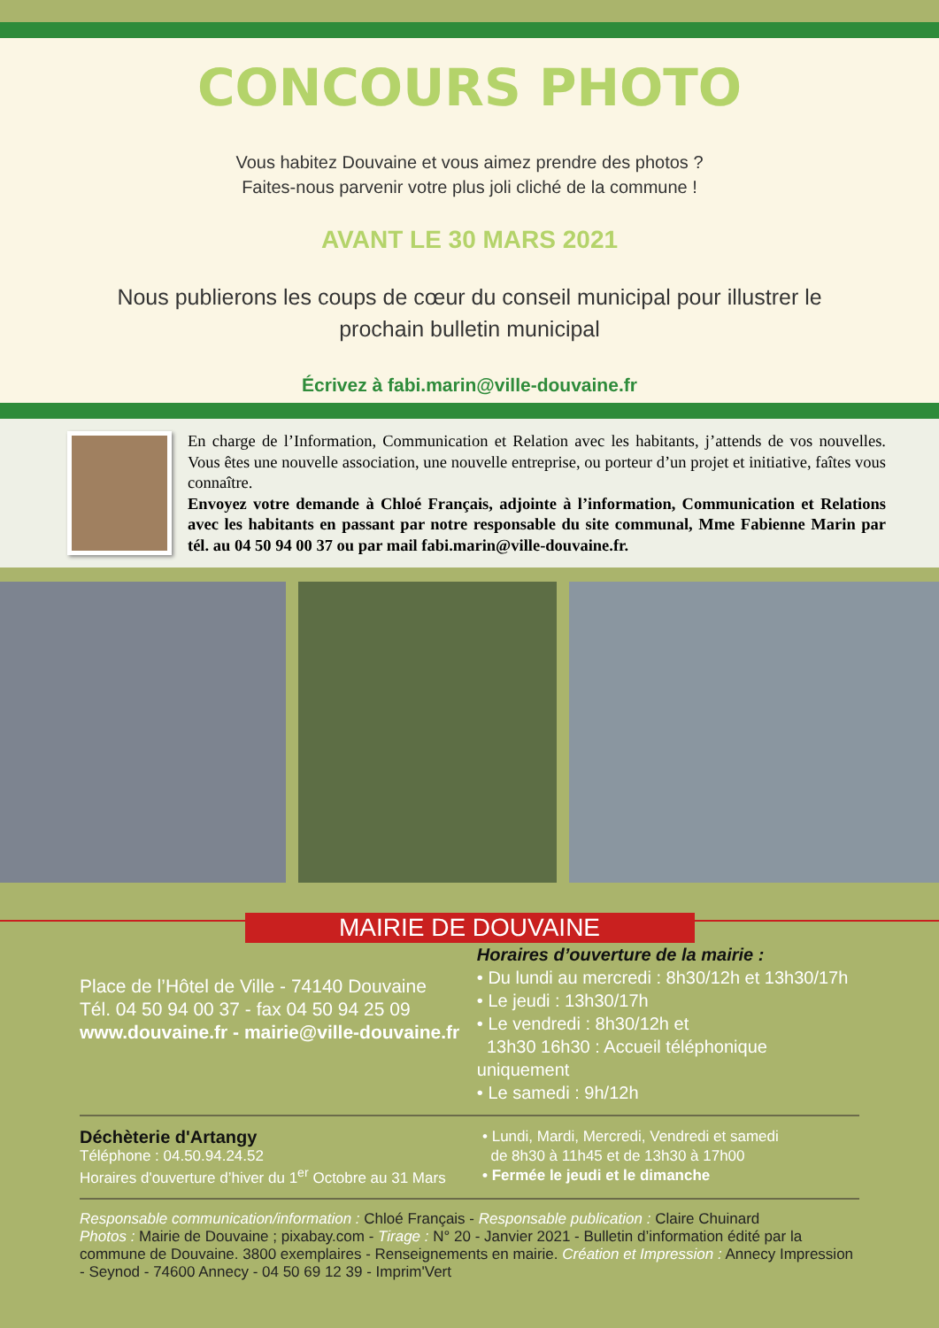CONCOURS PHOTO
Vous habitez Douvaine et vous aimez prendre des photos ?
Faites-nous parvenir votre plus joli cliché de la commune !
AVANT LE 30 MARS 2021
Nous publierons les coups de cœur du conseil municipal pour illustrer le
prochain bulletin municipal
Écrivez à fabi.marin@ville-douvaine.fr
En charge de l’Information, Communication et Relation avec les habitants, j’attends de vos nouvelles. Vous êtes une nouvelle association, une nouvelle entreprise, ou porteur d’un projet et initiative, faîtes vous connaître.
Envoyez votre demande à Chloé Français, adjointe à l’information, Communication et Relations avec les habitants en passant par notre responsable du site communal, Mme Fabienne Marin par tél. au 04 50 94 00 37 ou par mail fabi.marin@ville-douvaine.fr.
MAIRIE DE DOUVAINE
Place de l’Hôtel de Ville - 74140 Douvaine
Tél. 04 50 94 00 37 - fax 04 50 94 25 09
www.douvaine.fr - mairie@ville-douvaine.fr
Horaires d’ouverture de la mairie :
• Du lundi au mercredi : 8h30/12h et 13h30/17h
• Le jeudi : 13h30/17h
• Le vendredi : 8h30/12h et
13h30 16h30 : Accueil téléphonique uniquement
• Le samedi : 9h/12h
Déchèterie d'Artangy
Téléphone : 04.50.94.24.52
Horaires d'ouverture d’hiver du 1<sup>er</sup> Octobre au 31 Mars
• Lundi, Mardi, Mercredi, Vendredi et samedi
de 8h30 à 11h45 et de 13h30 à 17h00
• Fermée le jeudi et le dimanche
Responsable communication/information : Chloé Français - Responsable publication : Claire Chuinard
Photos : Mairie de Douvaine ; pixabay.com - Tirage : N° 20 - Janvier 2021 - Bulletin d’information édité par la commune de Douvaine. 3800 exemplaires - Renseignements en mairie. Création et Impression : Annecy Impression - Seynod - 74600 Annecy - 04 50 69 12 39 - Imprim'Vert